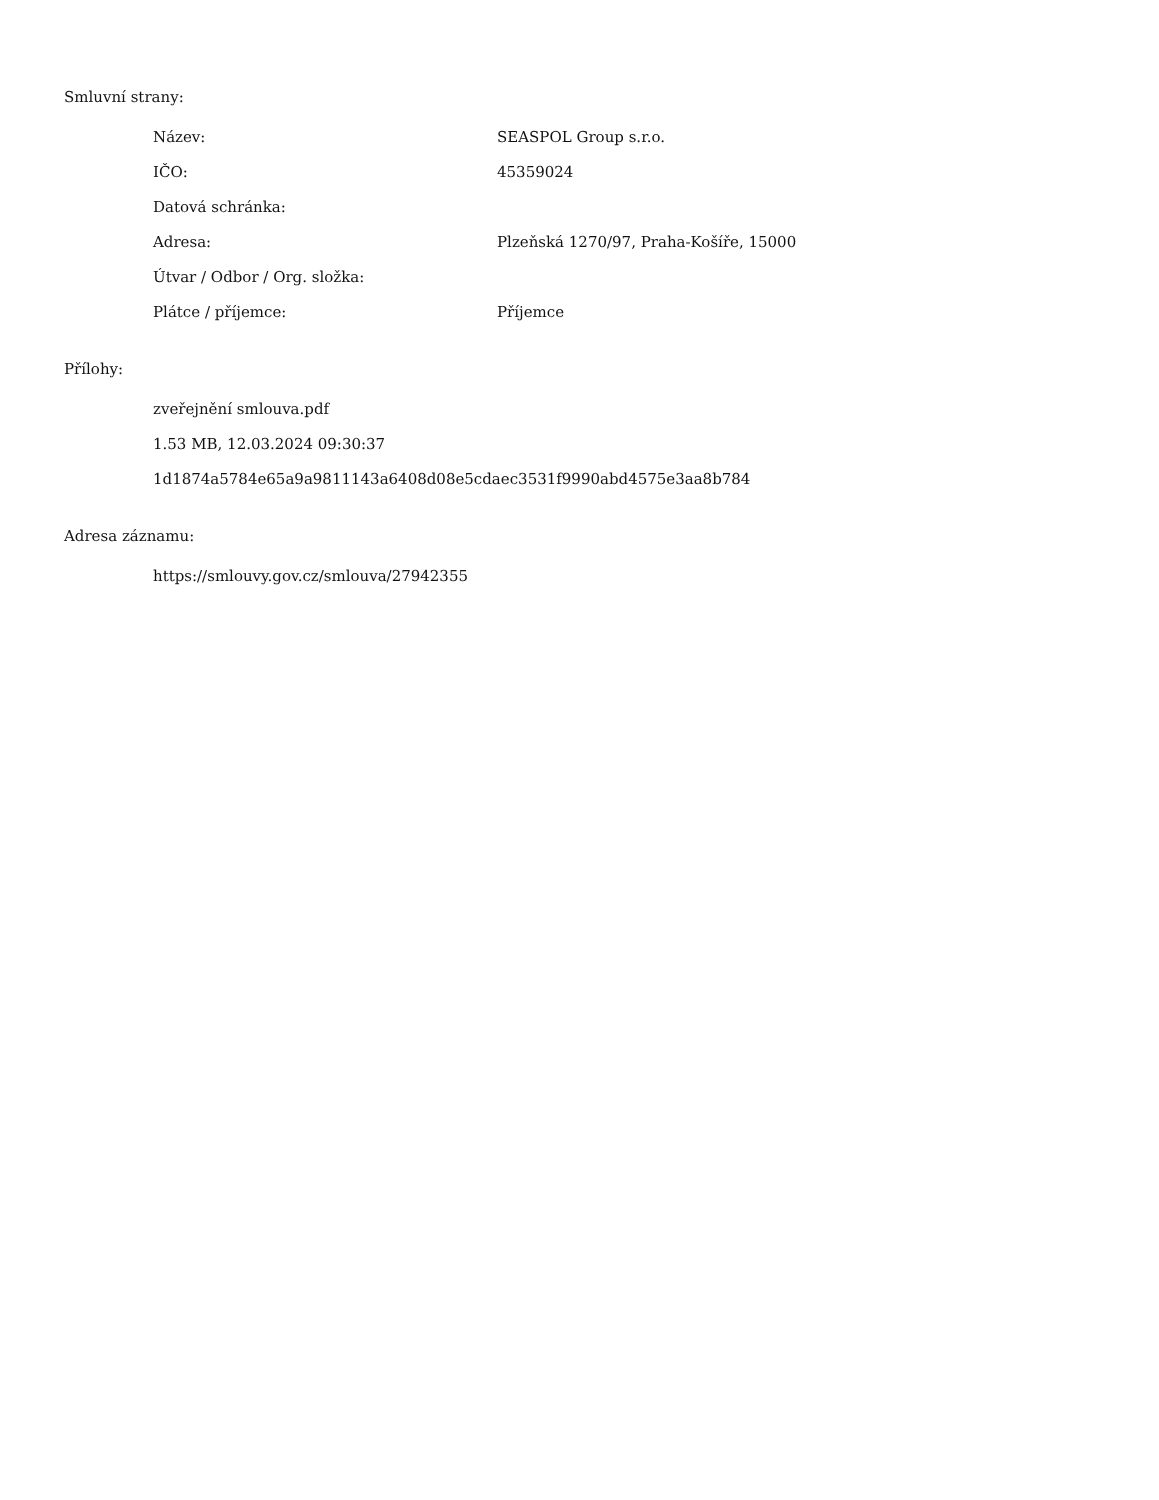Smluvní strany:
| Název: | SEASPOL Group s.r.o. |
| IČO: | 45359024 |
| Datová schránka: | |
| Adresa: | Plzeňská 1270/97, Praha-Košíře, 15000 |
| Útvar / Odbor / Org. složka: | |
| Plátce / příjemce: | Příjemce |
Přílohy:
zveřejnění smlouva.pdf
1.53 MB, 12.03.2024 09:30:37
1d1874a5784e65a9a9811143a6408d08e5cdaec3531f9990abd4575e3aa8b784
Adresa záznamu:
https://smlouvy.gov.cz/smlouva/27942355